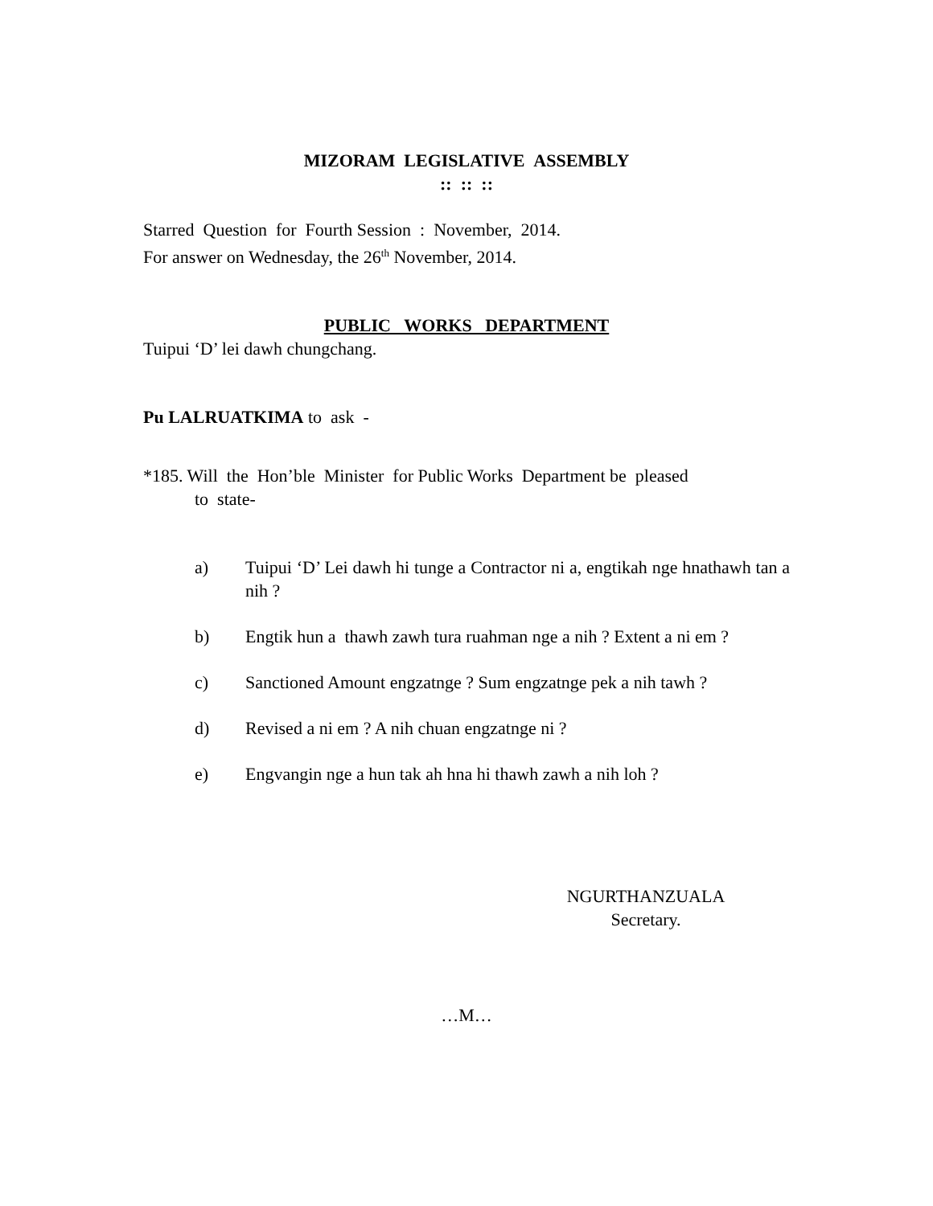MIZORAM LEGISLATIVE ASSEMBLY
:: :: ::
Starred Question for Fourth Session : November, 2014.
For answer on Wednesday, the 26<sup>th</sup> November, 2014.
PUBLIC WORKS DEPARTMENT
Tuipui ‘D’ lei dawh chungchang.
Pu LALRUATKIMA to ask -
*185. Will the Hon’ble Minister for Public Works Department be pleased
to state-
a) Tuipui ‘D’ Lei dawh hi tunge a Contractor ni a, engtikah nge hnathawh tan a nih ?
b) Engtik hun a thawh zawh tura ruahman nge a nih ? Extent a ni em ?
c) Sanctioned Amount engzatnge ? Sum engzatnge pek a nih tawh ?
d) Revised a ni em ? A nih chuan engzatnge ni ?
e) Engvangin nge a hun tak ah hna hi thawh zawh a nih loh ?
NGURTHANZUALA
Secretary.
…M…